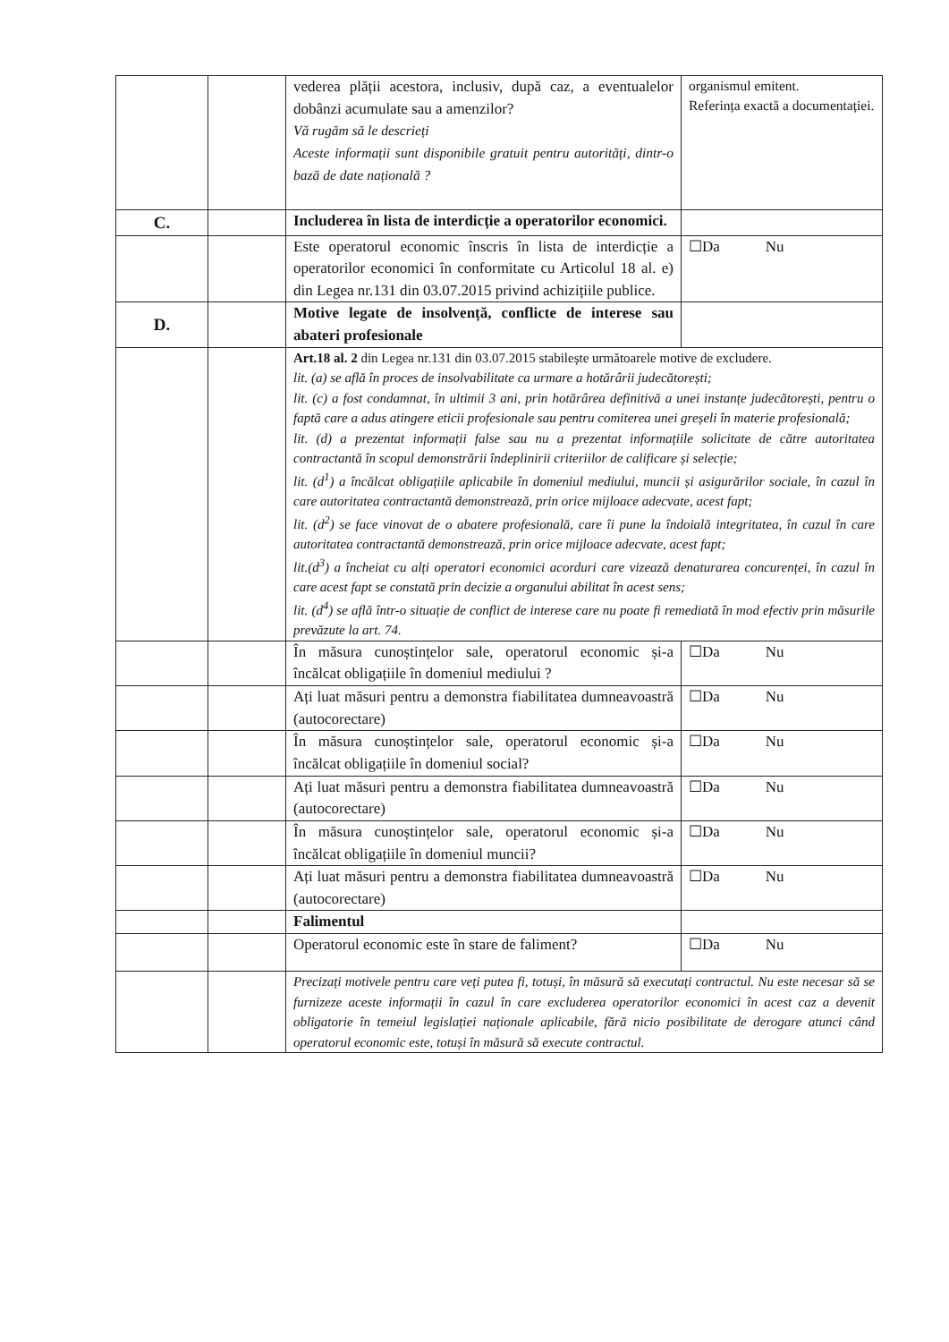| | | vederea plății acestora, inclusiv, după caz, a eventualelor dobânzi acumulate sau a amenzilor? Vă rugăm să le descrieți Aceste informații sunt disponibile gratuit pentru autorități, dintr-o bază de date națională ? | organismul emitent. Referința exactă a documentației. |
| C. | | Includerea în lista de interdicție a operatorilor economici. | |
| | | Este operatorul economic înscris în lista de interdicție a operatorilor economici în conformitate cu Articolul 18 al. e) din Legea nr.131 din 03.07.2015 privind achizițiile publice. | ☐Da Nu |
| D. | | Motive legate de insolvență, conflicte de interese sau abateri profesionale | |
| | | Art.18 al. 2 din Legea nr.131 din 03.07.2015 stabilește următoarele motive de excludere. lit. (a) se află în proces de insolvabilitate ca urmare a hotărârii judecătorești; lit. (c) a fost condamnat, în ultimii 3 ani, prin hotărârea definitivă a unei instanțe judecătorești, pentru o faptă care a adus atingere eticii profesionale sau pentru comiterea unei greșeli în materie profesională; lit. (d) a prezentat informații false sau nu a prezentat informațiile solicitate de către autoritatea contractantă în scopul demonstrării îndeplinirii criteriilor de calificare și selecție; lit. (d<sup>1</sup>) a încălcat obligațiile aplicabile în domeniul mediului, muncii și asigurărilor sociale, în cazul în care autoritatea contractantă demonstrează, prin orice mijloace adecvate, acest fapt; lit. (d<sup>2</sup>) se face vinovat de o abatere profesională, care îi pune la îndoială integritatea, în cazul în care autoritatea contractantă demonstrează, prin orice mijloace adecvate, acest fapt; lit.(d<sup>3</sup>) a încheiat cu alți operatori economici acorduri care vizează denaturarea concurenței, în cazul în care acest fapt se constată prin decizie a organului abilitat în acest sens; lit. (d<sup>4</sup>) se află într-o situație de conflict de interese care nu poate fi remediată în mod efectiv prin măsurile prevăzute la art. 74. | |
| | | În măsura cunoștințelor sale, operatorul economic și-a încălcat obligațiile în domeniul mediului ? | ☐Da Nu |
| | | Ați luat măsuri pentru a demonstra fiabilitatea dumneavoastră (autocorectare) | ☐Da Nu |
| | | În măsura cunoștințelor sale, operatorul economic și-a încălcat obligațiile în domeniul social? | ☐Da Nu |
| | | Ați luat măsuri pentru a demonstra fiabilitatea dumneavoastră (autocorectare) | ☐Da Nu |
| | | În măsura cunoștințelor sale, operatorul economic și-a încălcat obligațiile în domeniul muncii? | ☐Da Nu |
| | | Ați luat măsuri pentru a demonstra fiabilitatea dumneavoastră (autocorectare) | ☐Da Nu |
| | | Falimentul | |
| | | Operatorul economic este în stare de faliment? | ☐Da Nu |
| | | Precizați motivele pentru care veți putea fi, totuși, în măsură să executați contractul. Nu este necesar să se furnizeze aceste informații în cazul în care excluderea operatorilor economici în acest caz a devenit obligatorie în temeiul legislației naționale aplicabile, fără nicio posibilitate de derogare atunci când operatorul economic este, totuși în măsură să execute contractul. | |